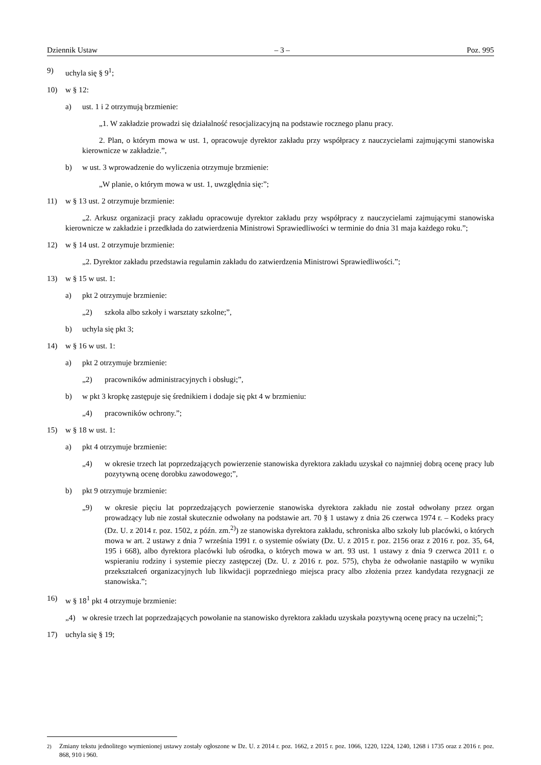Dziennik Ustaw – 3 – Poz. 995
9) uchyla się § 9<sup>1</sup>;
10) w § 12:
a) ust. 1 i 2 otrzymują brzmienie:
„1. W zakładzie prowadzi się działalność resocjalizacyjną na podstawie rocznego planu pracy.
2. Plan, o którym mowa w ust. 1, opracowuje dyrektor zakładu przy współpracy z nauczycielami zajmującymi stanowiska kierownicze w zakładzie.”,
b) w ust. 3 wprowadzenie do wyliczenia otrzymuje brzmienie:
„W planie, o którym mowa w ust. 1, uwzględnia się:”;
11) w § 13 ust. 2 otrzymuje brzmienie:
„2. Arkusz organizacji pracy zakładu opracowuje dyrektor zakładu przy współpracy z nauczycielami zajmującymi stanowiska kierownicze w zakładzie i przedkłada do zatwierdzenia Ministrowi Sprawiedliwości w terminie do dnia 31 maja każdego roku.”;
12) w § 14 ust. 2 otrzymuje brzmienie:
„2. Dyrektor zakładu przedstawia regulamin zakładu do zatwierdzenia Ministrowi Sprawiedliwości.”;
13) w § 15 w ust. 1:
a) pkt 2 otrzymuje brzmienie:
„2) szkoła albo szkoły i warsztaty szkolne;”,
b) uchyla się pkt 3;
14) w § 16 w ust. 1:
a) pkt 2 otrzymuje brzmienie:
„2) pracowników administracyjnych i obsługi;”,
b) w pkt 3 kropkę zastępuje się średnikiem i dodaje się pkt 4 w brzmieniu:
„4) pracowników ochrony.”;
15) w § 18 w ust. 1:
a) pkt 4 otrzymuje brzmienie:
„4) w okresie trzech lat poprzedzających powierzenie stanowiska dyrektora zakładu uzyskał co najmniej dobrą ocenę pracy lub pozytywną ocenę dorobku zawodowego;”,
b) pkt 9 otrzymuje brzmienie:
„9) w okresie pięciu lat poprzedzających powierzenie stanowiska dyrektora zakładu nie został odwołany przez organ prowadzący lub nie został skutecznie odwołany na podstawie art. 70 § 1 ustawy z dnia 26 czerwca 1974 r. – Kodeks pracy (Dz. U. z 2014 r. poz. 1502, z późn. zm.<sup>2)</sup>) ze stanowiska dyrektora zakładu, schroniska albo szkoły lub placówki, o których mowa w art. 2 ustawy z dnia 7 września 1991 r. o systemie oświaty (Dz. U. z 2015 r. poz. 2156 oraz z 2016 r. poz. 35, 64, 195 i 668), albo dyrektora placówki lub ośrodka, o których mowa w art. 93 ust. 1 ustawy z dnia 9 czerwca 2011 r. o wspieraniu rodziny i systemie pieczy zastępczej (Dz. U. z 2016 r. poz. 575), chyba że odwołanie nastąpiło w wyniku przekształceń organizacyjnych lub likwidacji poprzedniego miejsca pracy albo złożenia przez kandydata rezygnacji ze stanowiska.”;
16) w § 18<sup>1</sup> pkt 4 otrzymuje brzmienie:
„4) w okresie trzech lat poprzedzających powołanie na stanowisko dyrektora zakładu uzyskała pozytywną ocenę pracy na uczelni;”;
17) uchyla się § 19;
<sup>2)</sup> Zmiany tekstu jednolitego wymienionej ustawy zostały ogłoszone w Dz. U. z 2014 r. poz. 1662, z 2015 r. poz. 1066, 1220, 1224, 1240, 1268 i 1735 oraz z 2016 r. poz. 868, 910 i 960.